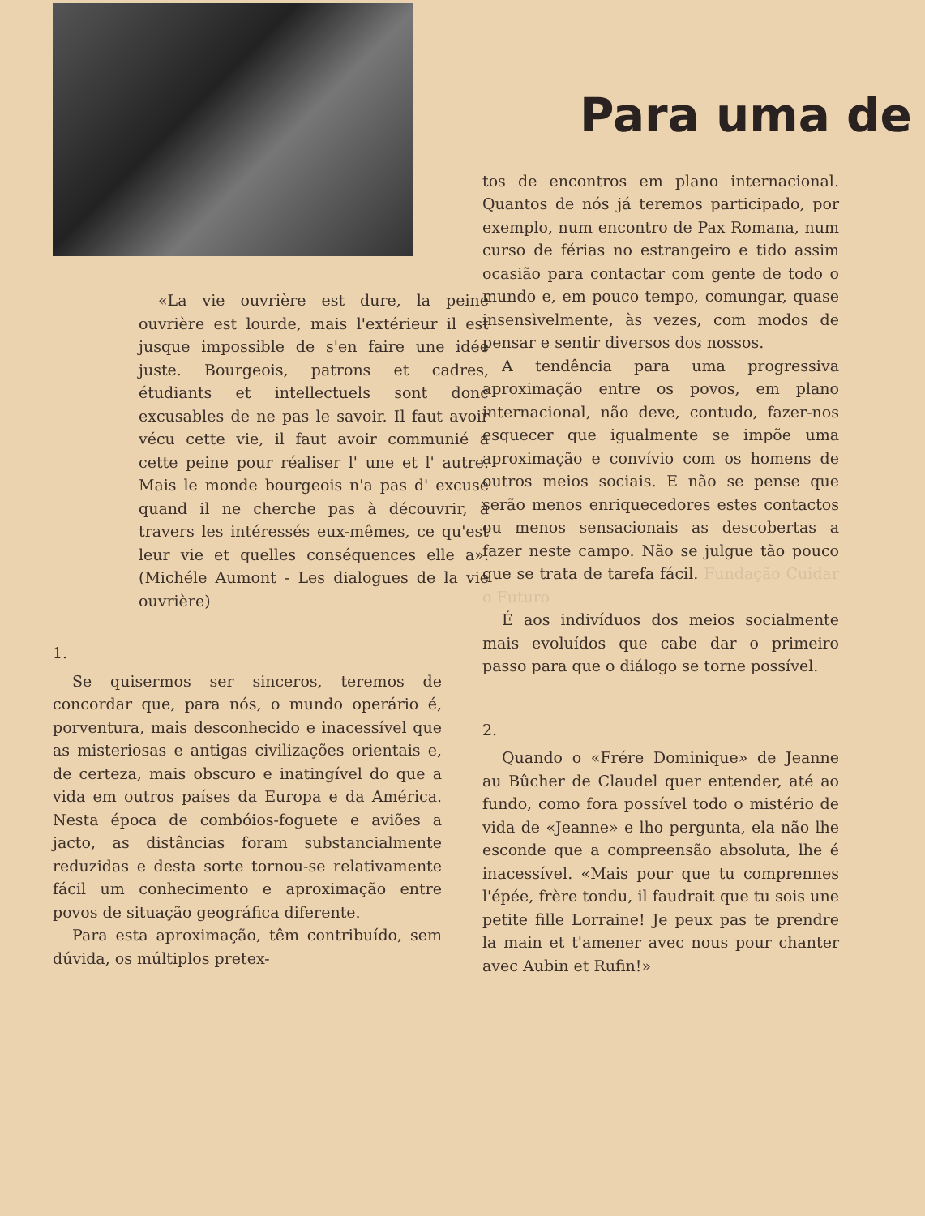«La vie ouvrière est dure, la peine ouvrière est lourde, mais l'extérieur il est jusque impossible de s'en faire une idée juste. Bourgeois, patrons et cadres, étudiants et intellectuels sont donc excusables de ne pas le savoir. Il faut avoir vécu cette vie, il faut avoir communié a cette peine pour réaliser l' une et l' autre. Mais le monde bourgeois n'a pas d' excuse quand il ne cherche pas à découvrir, à travers les intéressés eux-mêmes, ce qu'est leur vie et quelles conséquences elle a». (Michéle Aumont - Les dialogues de la vie ouvrière)
1.
Se quisermos ser sinceros, teremos de concordar que, para nós, o mundo operário é, porventura, mais desconhecido e inacessível que as misteriosas e antigas civilizações orientais e, de certeza, mais obscuro e inatingível do que a vida em outros países da Europa e da América. Nesta época de combóios-foguete e aviões a jacto, as distâncias foram substancialmente reduzidas e desta sorte tornou-se relativamente fácil um conhecimento e aproximação entre povos de situação geográfica diferente.
Para esta aproximação, têm contribuído, sem dúvida, os múltiplos pretex-
Para uma de
tos de encontros em plano internacional. Quantos de nós já teremos participado, por exemplo, num encontro de Pax Romana, num curso de férias no estrangeiro e tido assim ocasião para contactar com gente de todo o mundo e, em pouco tempo, comungar, quase insensìvelmente, às vezes, com modos de pensar e sentir diversos dos nossos.
A tendência para uma progressiva aproximação entre os povos, em plano internacional, não deve, contudo, fazer-nos esquecer que igualmente se impõe uma aproximação e convívio com os homens de outros meios sociais. E não se pense que serão menos enriquecedores estes contactos ou menos sensacionais as descobertas a fazer neste campo. Não se julgue tão pouco que se trata de tarefa fácil. Fundação Cuidar o Futuro
É aos indivíduos dos meios socialmente mais evoluídos que cabe dar o primeiro passo para que o diálogo se torne possível.
2.
Quando o «Frére Dominique» de Jeanne au Bûcher de Claudel quer entender, até ao fundo, como fora possível todo o mistério de vida de «Jeanne» e lho pergunta, ela não lhe esconde que a compreensão absoluta, lhe é inacessível. «Mais pour que tu comprennes l'épée, frère tondu, il faudrait que tu sois une petite fille Lorraine! Je peux pas te prendre la main et t'amener avec nous pour chanter avec Aubin et Rufin!»